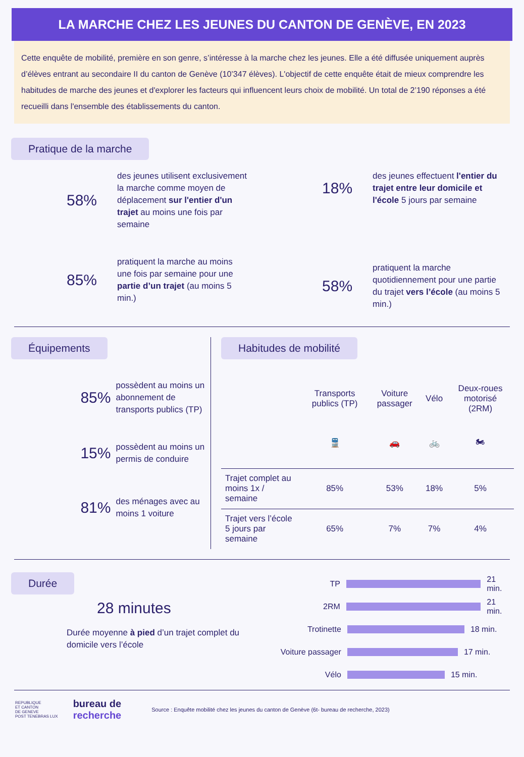LA MARCHE CHEZ LES JEUNES DU CANTON DE GENÈVE, EN 2023
Cette enquête de mobilité, première en son genre, s’intéresse à la marche chez les jeunes. Elle a été diffusée uniquement auprès d’élèves entrant au secondaire II du canton de Genève (10’347 élèves). L'objectif de cette enquête était de mieux comprendre les habitudes de marche des jeunes et d'explorer les facteurs qui influencent leurs choix de mobilité. Un total de 2’190 réponses a été recueilli dans l'ensemble des établissements du canton.
Pratique de la marche
58%
des jeunes utilisent exclusivement la marche comme moyen de déplacement sur l'entier d'un trajet au moins une fois par semaine
85%
pratiquent la marche au moins une fois par semaine pour une partie d’un trajet (au moins 5 min.)
18%
des jeunes effectuent l'entier du trajet entre leur domicile et l'école 5 jours par semaine
58%
pratiquent la marche quotidiennement pour une partie du trajet vers l’école (au moins 5 min.)
Équipements
85%
possèdent au moins un abonnement de transports publics (TP)
15%
possèdent au moins un permis de conduire
81%
des ménages avec au moins 1 voiture
Habitudes de mobilité
| | Transports publics (TP) | Voiture passager | Vélo | Deux-roues motorisé (2RM) |
| --- | --- | --- | --- | --- |
| | 🚆 | 🚗 | 🚲 | 🏍 |
| Trajet complet au moins 1x / semaine | 85% | 53% | 18% | 5% |
| Trajet vers l’école 5 jours par semaine | 65% | 7% | 7% | 4% |
Durée
28 minutes
Durée moyenne à pied d’un trajet complet du domicile vers l’école
TP 21 min.
2RM 21 min.
Trotinette 18 min.
Voiture passager 17 min.
Vélo 15 min.
REPUBLIQUE
ET CANTON
DE GENEVE
POST TENEBRAS LUX
bureau de
recherche
Source : Enquête mobilité chez les jeunes du canton de Genève (6t- bureau de recherche, 2023)